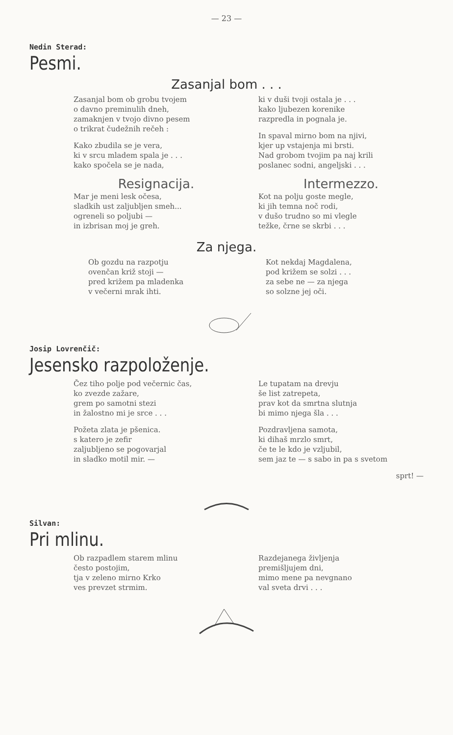— 23 —
Nedin Sterad:
Pesmi.
Zasanjal bom . . .
Zasanjal bom ob grobu tvojem
o davno preminulih dneh,
zamaknjen v tvojo divno pesem
o trikrat čudežnih rečeh :
Kako zbudila se je vera,
ki v srcu mladem spala je . . .
kako spočela se je nada,
ki v duši tvoji ostala je . . .
kako ljubezen korenike
razpredla in pognala je.
In spaval mirno bom na njivi,
kjer up vstajenja mi brsti.
Nad grobom tvojim pa naj krili
poslanec sodni, angeljski . . .
Resignacija.
Mar je meni lesk očesa,
sladkih ust zaljubljen smeh...
ogreneli so poljubi —
in izbrisan moj je greh.
Intermezzo.
Kot na polju goste megle,
ki jih temna noč rodi,
v dušo trudno so mi vlegle
težke, črne se skrbi . . .
Za njega.
Ob gozdu na razpotju
ovenčan križ stoji —
pred križem pa mladenka
v večerni mrak ihti.
Kot nekdaj Magdalena,
pod križem se solzi . . .
za sebe ne — za njega
so solzne jej oči.
Josip Lovrenčič:
Jesensko razpoloženje.
Čez tiho polje pod večernic čas,
ko zvezde zažare,
grem po samotni stezi
in žalostno mi je srce . . .
Požeta zlata je pšenica.
s katero je zefir
zaljubljeno se pogovarjal
in sladko motil mir. —
Le tupatam na drevju
še list zatrepeta,
prav kot da smrtna slutnja
bi mimo njega šla . . .
Pozdravljena samota,
ki dihaš mrzlo smrt,
če te le kdo je vzljubil,
sem jaz te — s sabo in pa s svetom
sprt! —
Silvan:
Pri mlinu.
Ob razpadlem starem mlinu
često postojim,
tja v zeleno mirno Krko
ves prevzet strmim.
Razdejanega življenja
premišljujem dni,
mimo mene pa nevgnano
val sveta drvi . . .